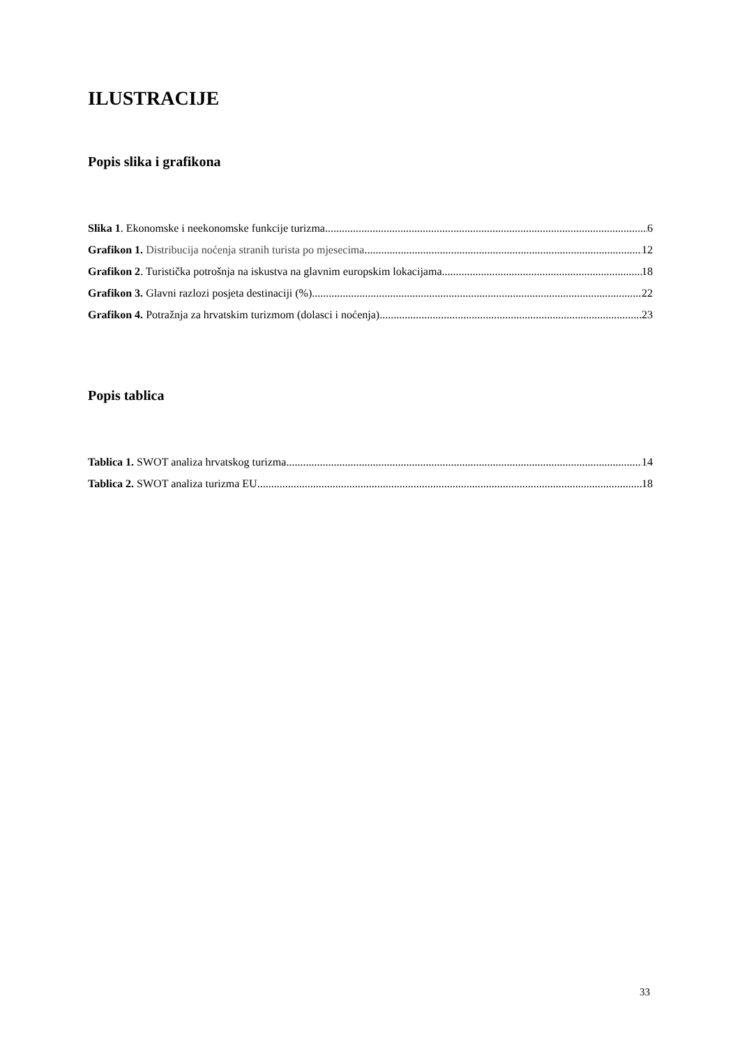ILUSTRACIJE
Popis slika i grafikona
Slika 1. Ekonomske i neekonomske funkcije turizma 6
Grafikon 1. Distribucija noćenja stranih turista po mjesecima 12
Grafikon 2. Turistička potrošnja na iskustva na glavnim europskim lokacijama 18
Grafikon 3. Glavni razlozi posjeta destinaciji (%) 22
Grafikon 4. Potražnja za hrvatskim turizmom (dolasci i noćenja) 23
Popis tablica
Tablica 1. SWOT analiza hrvatskog turizma 14
Tablica 2. SWOT analiza turizma EU 18
33